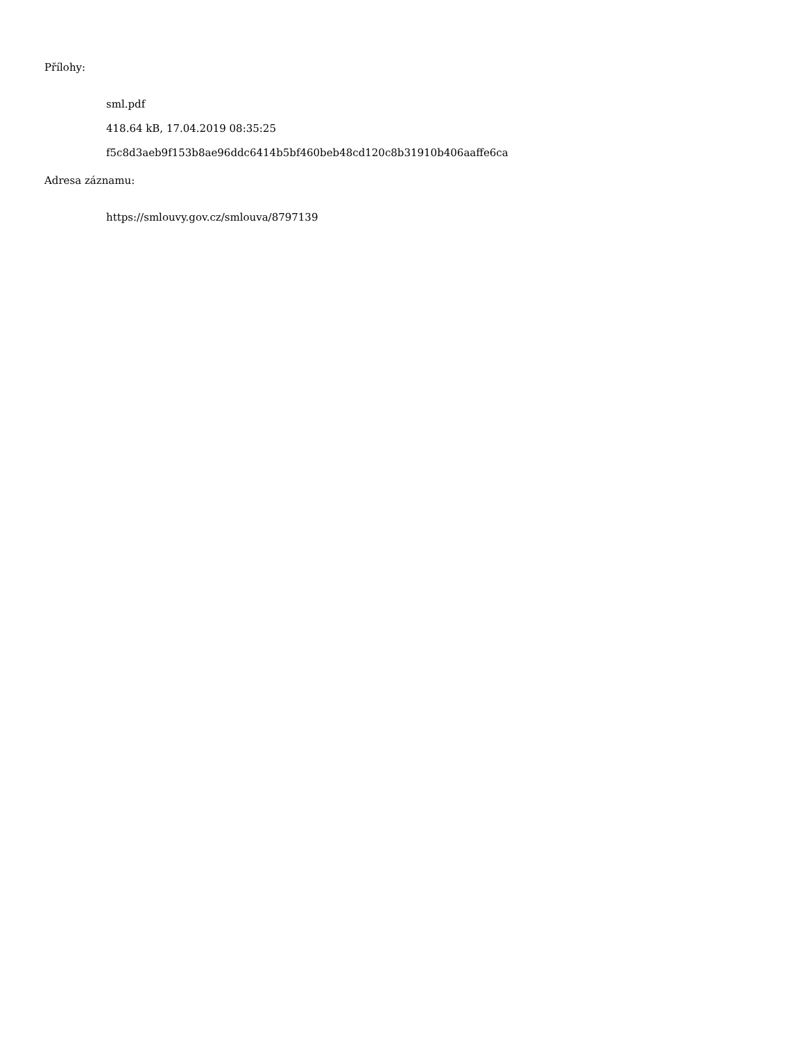Přílohy:
sml.pdf
418.64 kB, 17.04.2019 08:35:25
f5c8d3aeb9f153b8ae96ddc6414b5bf460beb48cd120c8b31910b406aaffe6ca
Adresa záznamu:
https://smlouvy.gov.cz/smlouva/8797139